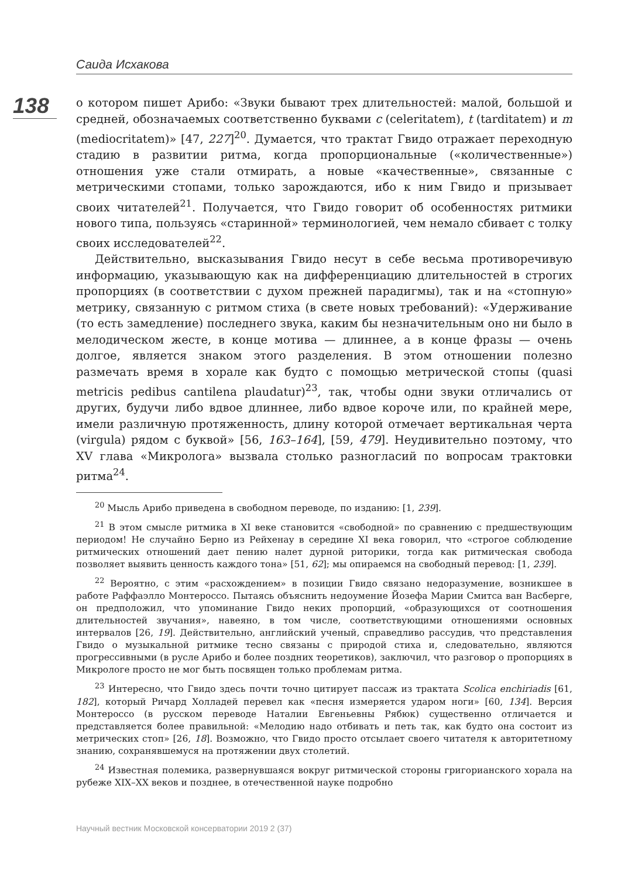Саида Исхакова
138
о котором пишет Арибо: «Звуки бывают трех длительностей: малой, большой и средней, обозначаемых соответственно буквами c (celeritatem), t (tarditatem) и m (mediocritatem)» [47, 227]<sup>20</sup>. Думается, что трактат Гвидо отражает переходную стадию в развитии ритма, когда пропорциональные («количественные») отношения уже стали отмирать, а новые «качественные», связанные с метрическими стопами, только зарождаются, ибо к ним Гвидо и призывает своих читателей<sup>21</sup>. Получается, что Гвидо говорит об особенностях ритмики нового типа, пользуясь «старинной» терминологией, чем немало сбивает с толку своих исследователей<sup>22</sup>.
Действительно, высказывания Гвидо несут в себе весьма противоречивую информацию, указывающую как на дифференциацию длительностей в строгих пропорциях (в соответствии с духом прежней парадигмы), так и на «стопную» метрику, связанную с ритмом стиха (в свете новых требований): «Удерживание (то есть замедление) последнего звука, каким бы незначительным оно ни было в мелодическом жесте, в конце мотива — длиннее, а в конце фразы — очень долгое, является знаком этого разделения. В этом отношении полезно размечать время в хорале как будто с помощью метрической стопы (quasi metricis pedibus cantilena plaudatur)<sup>23</sup>, так, чтобы одни звуки отличались от других, будучи либо вдвое длиннее, либо вдвое короче или, по крайней мере, имели различную протяженность, длину которой отмечает вертикальная черта (virgula) рядом с буквой» [56, 163–164], [59, 479]. Неудивительно поэтому, что XV глава «Микролога» вызвала столько разногласий по вопросам трактовки ритма<sup>24</sup>.
<sup>20</sup> Мысль Арибо приведена в свободном переводе, по изданию: [1, 239].
<sup>21</sup> В этом смысле ритмика в XI веке становится «свободной» по сравнению с предшествующим периодом! Не случайно Берно из Рейхенау в середине XI века говорил, что «строгое соблюдение ритмических отношений дает пению налет дурной риторики, тогда как ритмическая свобода позволяет выявить ценность каждого тона» [51, 62]; мы опираемся на свободный перевод: [1, 239].
<sup>22</sup> Вероятно, с этим «расхождением» в позиции Гвидо связано недоразумение, возникшее в работе Раффаэлло Монтероссо. Пытаясь объяснить недоумение Йозефа Марии Смитса ван Васберге, он предположил, что упоминание Гвидо неких пропорций, «образующихся от соотношения длительностей звучания», навеяно, в том числе, соответствующими отношениями основных интервалов [26, 19]. Действительно, английский ученый, справедливо рассудив, что представления Гвидо о музыкальной ритмике тесно связаны с природой стиха и, следовательно, являются прогрессивными (в русле Арибо и более поздних теоретиков), заключил, что разговор о пропорциях в Микрологе просто не мог быть посвящен только проблемам ритма.
<sup>23</sup> Интересно, что Гвидо здесь почти точно цитирует пассаж из трактата Scolica enchiriadis [61, 182], который Ричард Холладей перевел как «песня измеряется ударом ноги» [60, 134]. Версия Монтероссо (в русском переводе Наталии Евгеньевны Рябюк) существенно отличается и представляется более правильной: «Мелодию надо отбивать и петь так, как будто она состоит из метрических стоп» [26, 18]. Возможно, что Гвидо просто отсылает своего читателя к авторитетному знанию, сохранявшемуся на протяжении двух столетий.
<sup>24</sup> Известная полемика, развернувшаяся вокруг ритмической стороны григорианского хорала на рубеже XIX–XX веков и позднее, в отечественной науке подробно
Научный вестник Московской консерватории 2019 2 (37)